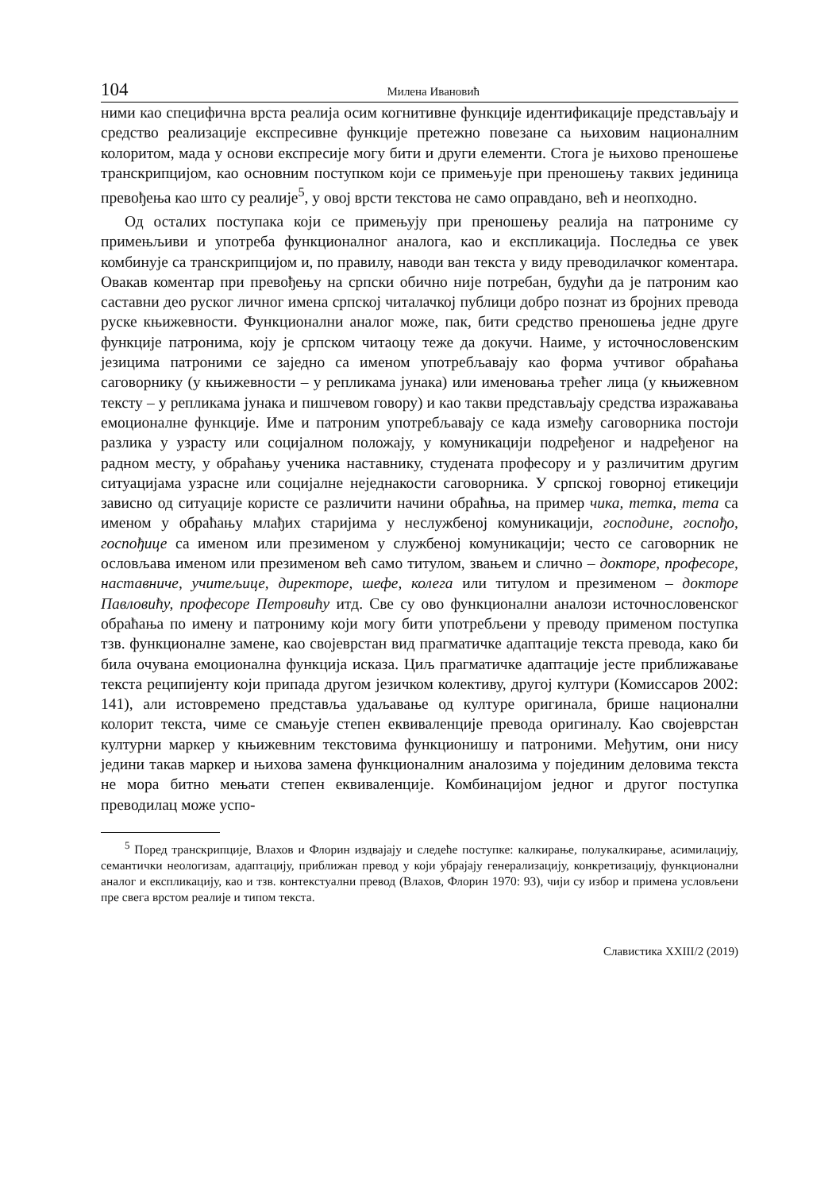104 Милена Ивановић
ними као специфична врста реалија осим когнитивне функције идентификације представљају и средство реализације експресивне функције претежно повезане са њиховим националним колоритом, мада у основи експресије могу бити и други елементи. Стога је њихово преношење транскрипцијом, као основним поступком који се примењује при преношењу таквих јединица превођења као што су реалије<sup>5</sup>, у овој врсти текстова не само оправдано, већ и неопходно.
Од осталих поступака који се примењују при преношењу реалија на патрониме су примењљиви и употреба функционалног аналога, као и експликација. Последња се увек комбинује са транскрипцијом и, по правилу, наводи ван текста у виду преводилачког коментара. Овакав коментар при превођењу на српски обично није потребан, будући да је патроним као саставни део руског личног имена српској читалачкој публици добро познат из бројних превода руске књижевности. Функционални аналог може, пак, бити средство преношења једне друге функције патронима, коју је српском читаоцу теже да докучи. Наиме, у источнословенским језицима патроними се заједно са именом употребљавају као форма учтивог обраћања саговорнику (у књижевности – у репликама јунака) или именовања трећег лица (у књижевном тексту – у репликама јунака и пишчевом говору) и као такви представљају средства изражавања емоционалне функције. Име и патроним употребљавају се када између саговорника постоји разлика у узрасту или социјалном положају, у комуникацији подређеног и надређеног на радном месту, у обраћању ученика наставнику, студената професору и у различитим другим ситуацијама узрасне или социјалне неједнакости саговорника. У српској говорној етикецији зависно од ситуације користе се различити начини обраћња, на пример чика, тетка, тета са именом у обраћању млађих старијима у неслужбеној комуникацији, господине, госпођо, госпођице са именом или презименом у службеној комуникацији; често се саговорник не ословљава именом или презименом већ само титулом, звањем и слично – докторе, професоре, наставниче, учитељице, директоре, шефе, колега или титулом и презименом – докторе Павловићу, професоре Петровићу итд. Све су ово функционални аналози источнословенског обраћања по имену и патрониму који могу бити употребљени у преводу применом поступка тзв. функционалне замене, као својеврстан вид прагматичке адаптације текста превода, како би била очувана емоционална функција исказа. Циљ прагматичке адаптације јесте приближавање текста реципијенту који припада другом језичком колективу, другој култури (Комиссаров 2002: 141), али истовремено представља удаљавање од културе оригинала, брише национални колорит текста, чиме се смањује степен еквиваленције превода оригиналу. Као својеврстан културни маркер у књижевним текстовима функционишу и патроними. Међутим, они нису једини такав маркер и њихова замена функционалним аналозима у појединим деловима текста не мора битно мењати степен еквиваленције. Комбинацијом једног и другог поступка преводилац може успо-
<sup>5</sup> Поред транскрипције, Влахов и Флорин издвајају и следеће поступке: калкирање, полукалкирање, асимилацију, семантички неологизам, адаптацију, приближан превод у који убрајају генерализацију, конкретизацију, функционални аналог и експликацију, као и тзв. контекстуални превод (Влахов, Флорин 1970: 93), чији су избор и примена условљени пре свега врстом реалије и типом текста.
Славистика XXIII/2 (2019)